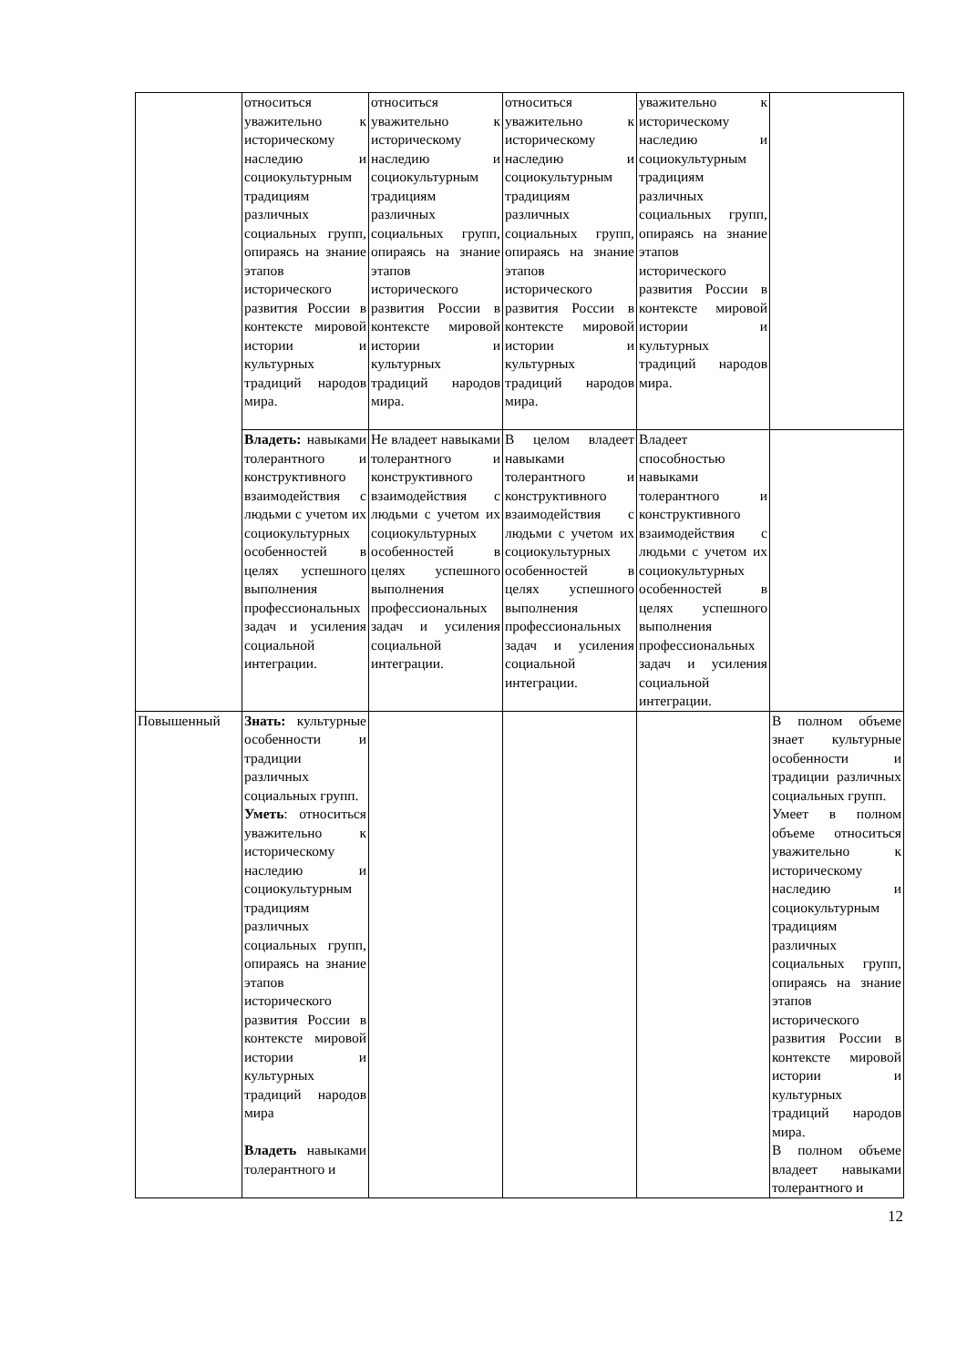| | относиться уважительно к историческому наследию и социокультурным традициям различных социальных групп, опираясь на знание этапов исторического развития России в контексте мировой истории и культурных традиций народов мира. | относиться уважительно к историческому наследию и социокультурным традициям различных социальных групп, опираясь на знание этапов исторического развития России в контексте мировой истории и культурных традиций народов мира. | относиться уважительно к историческому наследию и социокультурным традициям различных социальных групп, опираясь на знание этапов исторического развития России в контексте мировой истории и культурных традиций народов мира. | уважительно к историческому наследию и социокультурным традициям различных социальных групп, опираясь на знание этапов исторического развития России в контексте мировой истории и культурных традиций народов мира. | |
| | Владеть: навыками толерантного и конструктивного взаимодействия с людьми с учетом их социокультурных особенностей в целях успешного выполнения профессиональных задач и усиления социальной интеграции. | Не владеет навыками толерантного и конструктивного взаимодействия с людьми с учетом их социокультурных особенностей в целях успешного выполнения профессиональных задач и усиления социальной интеграции. | В целом владеет навыками толерантного и конструктивного взаимодействия с людьми с учетом их социокультурных особенностей в целях успешного выполнения профессиональных задач и усиления социальной интеграции. | Владеет способностью навыками толерантного и конструктивного взаимодействия с людьми с учетом их социокультурных особенностей в целях успешного выполнения профессиональных задач и усиления социальной интеграции. | |
| Повышенный | Знать: культурные особенности и традиции различных социальных групп. Уметь : относиться уважительно к историческому наследию и социокультурным традициям различных социальных групп, опираясь на знание этапов исторического развития России в контексте мировой истории и культурных традиций народов мира Владеть навыками толерантного и | | | | В полном объеме знает культурные особенности и традиции различных социальных групп. Умеет в полном объеме относиться уважительно к историческому наследию и социокультурным традициям различных социальных групп, опираясь на знание этапов исторического развития России в контексте мировой истории и культурных традиций народов мира. В полном объеме владеет навыками толерантного и |
12